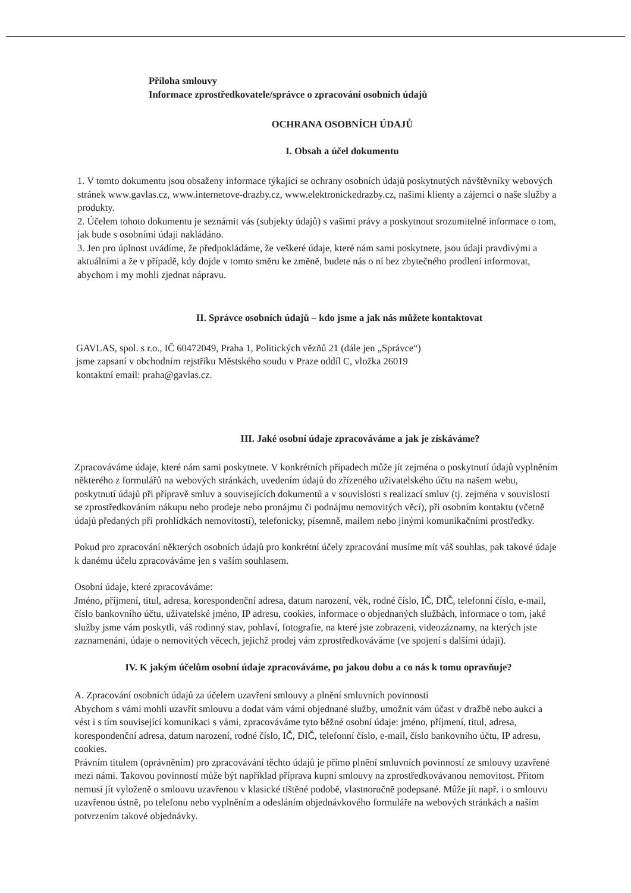Příloha smlouvy
Informace zprostředkovatele/správce o zpracování osobních údajů
OCHRANA OSOBNÍCH ÚDAJŮ
I. Obsah a účel dokumentu
1. V tomto dokumentu jsou obsaženy informace týkající se ochrany osobních údajů poskytnutých návštěvníky webových stránek www.gavlas.cz, www.internetove-drazby.cz, www.elektronickedrazby.cz, našimi klienty a zájemci o naše služby a produkty.
2. Účelem tohoto dokumentu je seznámit vás (subjekty údajů) s vašimi právy a poskytnout srozumitelné informace o tom, jak bude s osobními údaji nakládáno.
3. Jen pro úplnost uvádíme, že předpokládáme, že veškeré údaje, které nám sami poskytnete, jsou údaji pravdivými a aktuálními a že v případě, kdy dojde v tomto směru ke změně, budete nás o ní bez zbytečného prodlení informovat, abychom i my mohli zjednat nápravu.
II. Správce osobních údajů – kdo jsme a jak nás můžete kontaktovat
GAVLAS, spol. s r.o., IČ 60472049, Praha 1, Politických vězňů 21 (dále jen „Správce“)
jsme zapsaní v obchodním rejstříku Městského soudu v Praze oddíl C, vložka 26019
kontaktní email: praha@gavlas.cz.
III. Jaké osobní údaje zpracováváme a jak je získáváme?
Zpracováváme údaje, které nám sami poskytnete. V konkrétních případech může jít zejména o poskytnutí údajů vyplněním některého z formulářů na webových stránkách, uvedením údajů do zřízeného uživatelského účtu na našem webu, poskytnutí údajů při přípravě smluv a souvisejících dokumentů a v souvislosti s realizací smluv (tj. zejména v souvislosti se zprostředkováním nákupu nebo prodeje nebo pronájmu či podnájmu nemovitých věcí), při osobním kontaktu (včetně údajů předaných při prohlídkách nemovitostí), telefonicky, písemně, mailem nebo jinými komunikačními prostředky.
Pokud pro zpracování některých osobních údajů pro konkrétní účely zpracování musíme mít váš souhlas, pak takové údaje k danému účelu zpracováváme jen s vaším souhlasem.
Osobní údaje, které zpracováváme:
Jméno, příjmení, titul, adresa, korespondenční adresa, datum narození, věk, rodné číslo, IČ, DIČ, telefonní číslo, e-mail, číslo bankovního účtu, uživatelské jméno, IP adresu, cookies, informace o objednaných službách, informace o tom, jaké služby jsme vám poskytli, váš rodinný stav, pohlaví, fotografie, na které jste zobrazeni, videozáznamy, na kterých jste zaznamenáni, údaje o nemovitých věcech, jejichž prodej vám zprostředkováváme (ve spojení s dalšími údaji).
IV. K jakým účelům osobní údaje zpracováváme, po jakou dobu a co nás k tomu opravňuje?
A. Zpracování osobních údajů za účelem uzavření smlouvy a plnění smluvních povinností
Abychom s vámi mohli uzavřít smlouvu a dodat vám vámi objednané služby, umožnit vám účast v dražbě nebo aukci a vést i s tím související komunikaci s vámi, zpracováváme tyto běžné osobní údaje: jméno, příjmení, titul, adresa, korespondenční adresa, datum narození, rodné číslo, IČ, DIČ, telefonní číslo, e-mail, číslo bankovního účtu, IP adresu, cookies.
Právním titulem (oprávněním) pro zpracovávání těchto údajů je přímo plnění smluvních povinností ze smlouvy uzavřené mezi námi. Takovou povinností může být například příprava kupní smlouvy na zprostředkovávanou nemovitost. Přitom nemusí jít vyloženě o smlouvu uzavřenou v klasické tištěné podobě, vlastnoručně podepsané. Může jít např. i o smlouvu uzavřenou ústně, po telefonu nebo vyplněním a odesláním objednávkového formuláře na webových stránkách a naším potvrzením takové objednávky.